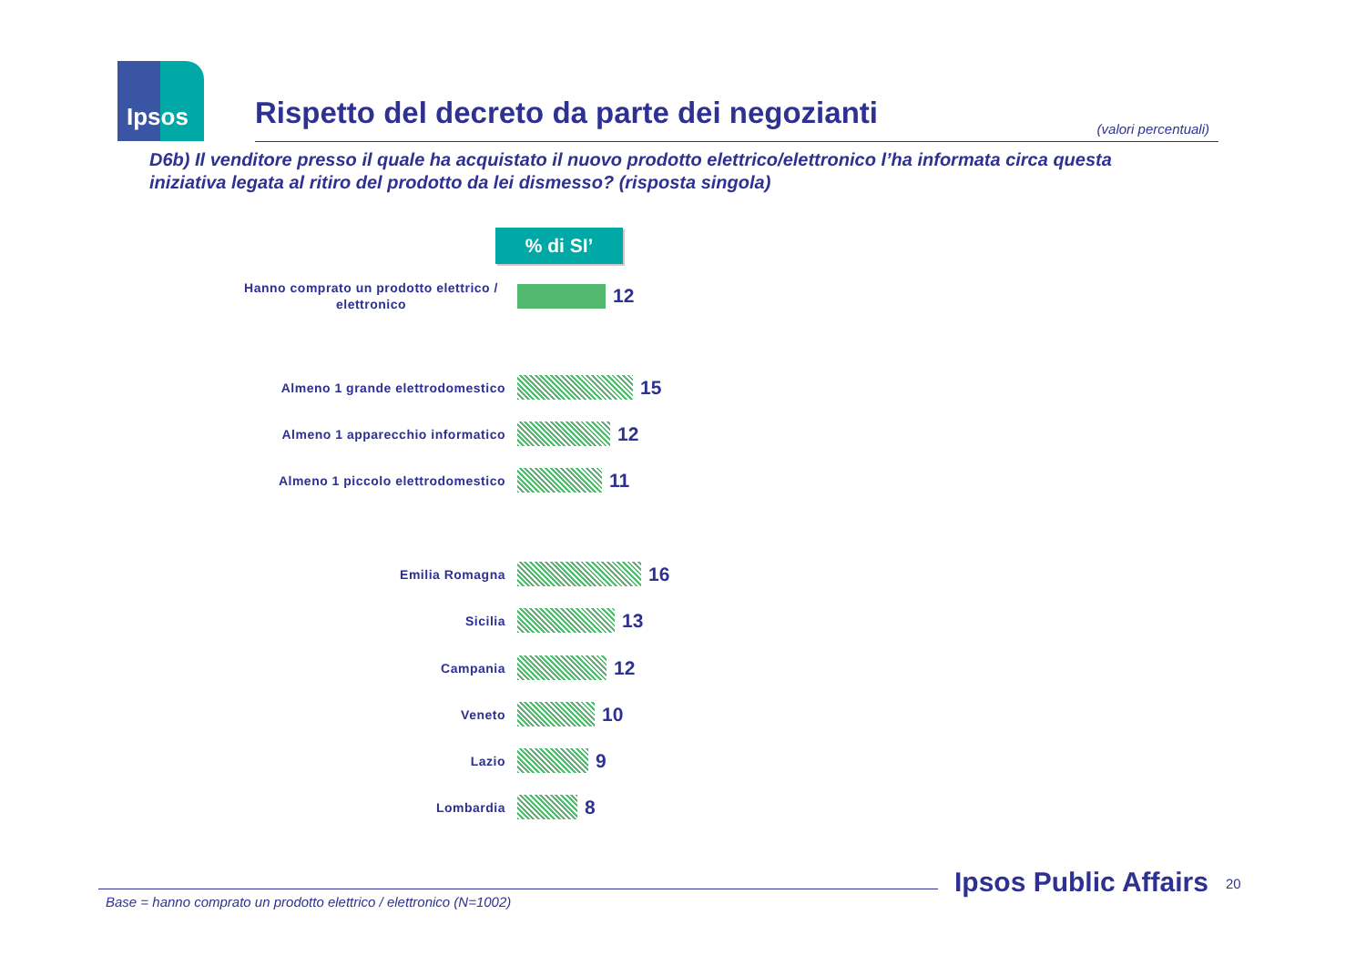Ipsos
Rispetto del decreto da parte dei negozianti
(valori percentuali)
D6b) Il venditore presso il quale ha acquistato il nuovo prodotto elettrico/elettronico l’ha informata circa questa iniziativa legata al ritiro del prodotto da lei dismesso? (risposta singola)
% di SI’
Hanno comprato un prodotto elettrico / elettronico
12
Almeno 1 grande elettrodomestico
15
Almeno 1 apparecchio informatico
12
Almeno 1 piccolo elettrodomestico
11
Emilia Romagna
16
Sicilia
13
Campania
12
Veneto
10
Lazio
9
Lombardia
8
Base = hanno comprato un prodotto elettrico / elettronico (N=1002)
Ipsos Public Affairs 20